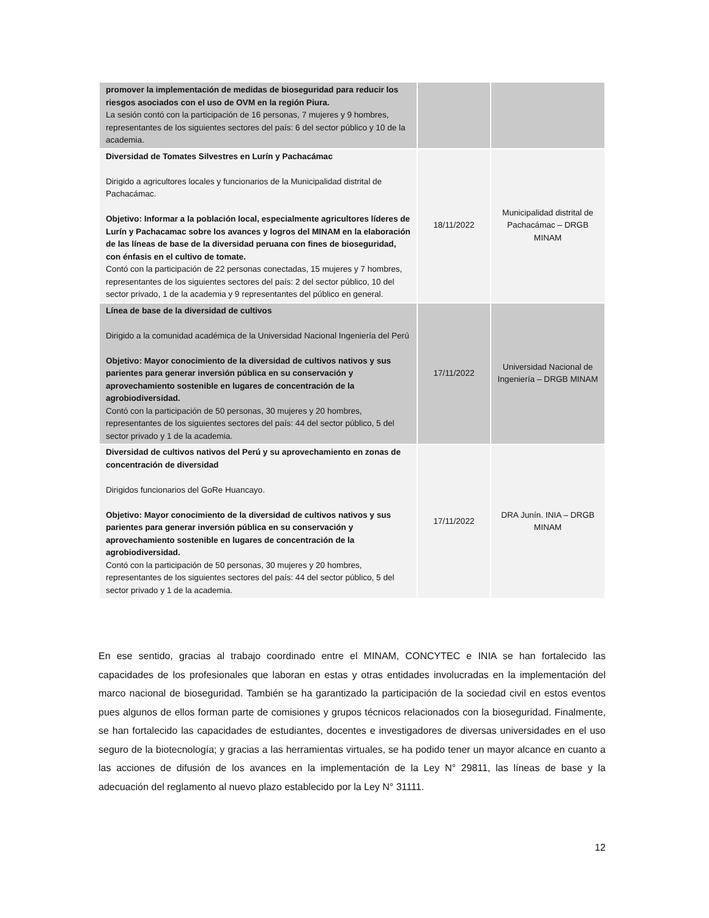| promover la implementación de medidas de bioseguridad para reducir los riesgos asociados con el uso de OVM en la región Piura. La sesión contó con la participación de 16 personas, 7 mujeres y 9 hombres, representantes de los siguientes sectores del país: 6 del sector público y 10 de la academia. | | |
| Diversidad de Tomates Silvestres en Lurín y Pachacámac Dirigido a agricultores locales y funcionarios de la Municipalidad distrital de Pachacámac. Objetivo: Informar a la población local, especialmente agricultores líderes de Lurín y Pachacamac sobre los avances y logros del MINAM en la elaboración de las líneas de base de la diversidad peruana con fines de bioseguridad, con énfasis en el cultivo de tomate. Contó con la participación de 22 personas conectadas, 15 mujeres y 7 hombres, representantes de los siguientes sectores del país: 2 del sector público, 10 del sector privado, 1 de la academia y 9 representantes del público en general. | 18/11/2022 | Municipalidad distrital de Pachacámac – DRGB MINAM |
| Línea de base de la diversidad de cultivos Dirigido a la comunidad académica de la Universidad Nacional Ingeniería del Perú Objetivo: Mayor conocimiento de la diversidad de cultivos nativos y sus parientes para generar inversión pública en su conservación y aprovechamiento sostenible en lugares de concentración de la agrobiodiversidad. Contó con la participación de 50 personas, 30 mujeres y 20 hombres, representantes de los siguientes sectores del país: 44 del sector público, 5 del sector privado y 1 de la academia. | 17/11/2022 | Universidad Nacional de Ingeniería – DRGB MINAM |
| Diversidad de cultivos nativos del Perú y su aprovechamiento en zonas de concentración de diversidad Dirigidos funcionarios del GoRe Huancayo. Objetivo: Mayor conocimiento de la diversidad de cultivos nativos y sus parientes para generar inversión pública en su conservación y aprovechamiento sostenible en lugares de concentración de la agrobiodiversidad. Contó con la participación de 50 personas, 30 mujeres y 20 hombres, representantes de los siguientes sectores del país: 44 del sector público, 5 del sector privado y 1 de la academia. | 17/11/2022 | DRA Junín. INIA – DRGB MINAM |
En ese sentido, gracias al trabajo coordinado entre el MINAM, CONCYTEC e INIA se han fortalecido las capacidades de los profesionales que laboran en estas y otras entidades involucradas en la implementación del marco nacional de bioseguridad. También se ha garantizado la participación de la sociedad civil en estos eventos pues algunos de ellos forman parte de comisiones y grupos técnicos relacionados con la bioseguridad. Finalmente, se han fortalecido las capacidades de estudiantes, docentes e investigadores de diversas universidades en el uso seguro de la biotecnología; y gracias a las herramientas virtuales, se ha podido tener un mayor alcance en cuanto a las acciones de difusión de los avances en la implementación de la Ley N° 29811, las líneas de base y la adecuación del reglamento al nuevo plazo establecido por la Ley N° 31111.
12